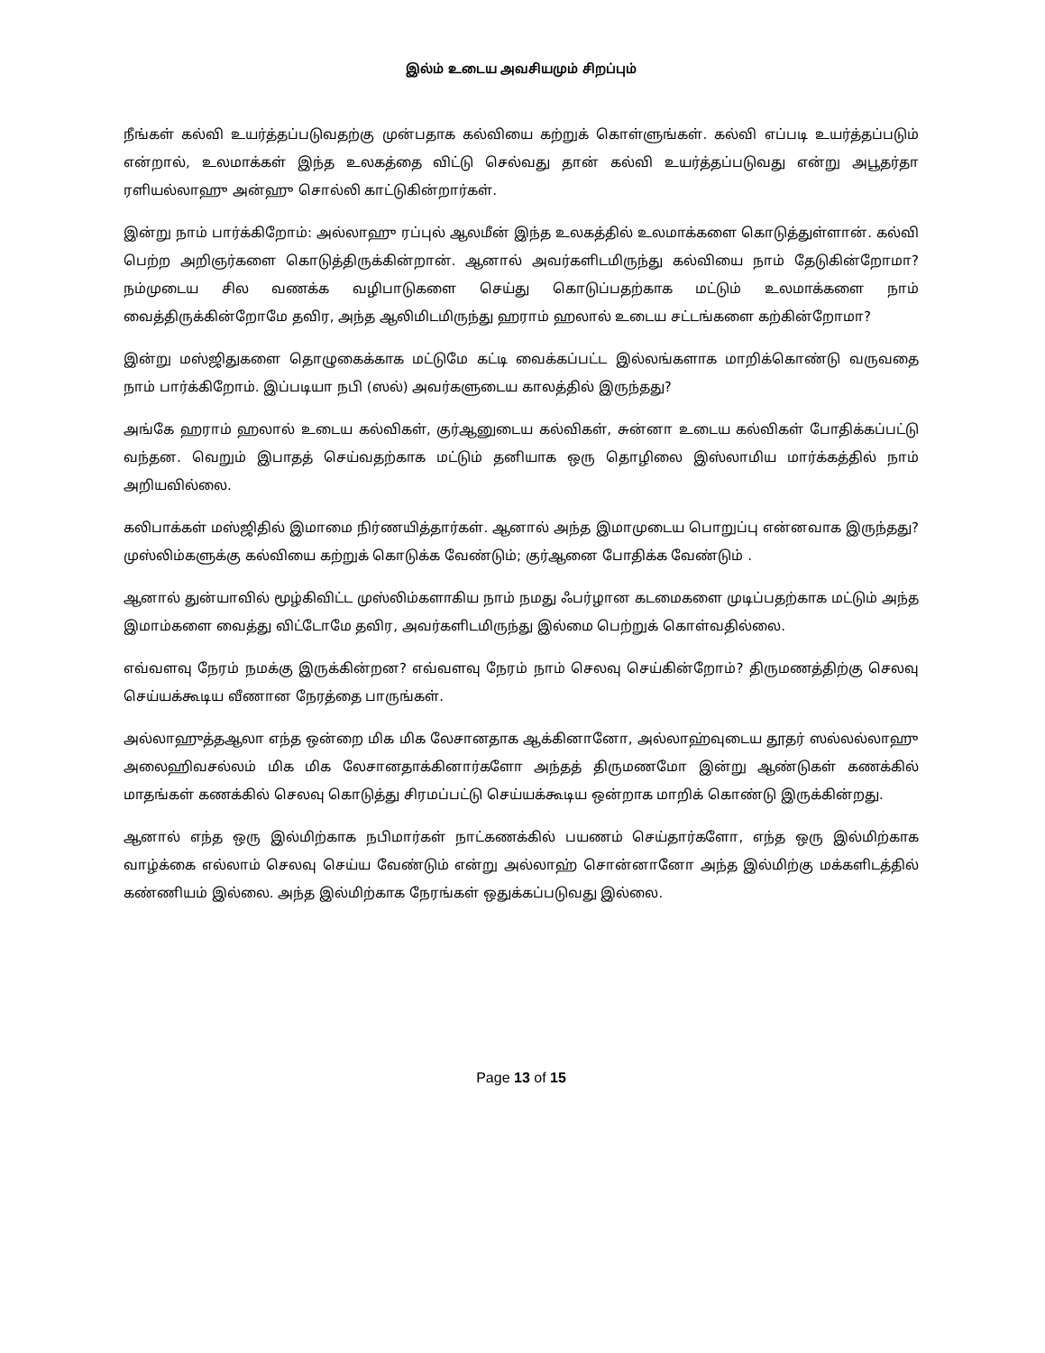இல்ம் உடைய அவசியமும் சிறப்பும்
நீங்கள் கல்வி உயர்த்தப்படுவதற்கு முன்பதாக கல்வியை கற்றுக் கொள்ளுங்கள். கல்வி எப்படி உயர்த்தப்படும் என்றால், உலமாக்கள் இந்த உலகத்தை விட்டு செல்வது தான் கல்வி உயர்த்தப்படுவது என்று அபூதர்தா ரளியல்லாஹு அன்ஹு சொல்லி காட்டுகின்றார்கள்.
இன்று நாம் பார்க்கிறோம்: அல்லாஹு ரப்புல் ஆலமீன் இந்த உலகத்தில் உலமாக்களை கொடுத்துள்ளான். கல்வி பெற்ற அறிஞர்களை கொடுத்திருக்கின்றான். ஆனால் அவர்களிடமிருந்து கல்வியை நாம் தேடுகின்றோமா? நம்முடைய சில வணக்க வழிபாடுகளை செய்து கொடுப்பதற்காக மட்டும் உலமாக்களை நாம் வைத்திருக்கின்றோமே தவிர, அந்த ஆலிமிடமிருந்து ஹராம் ஹலால் உடைய சட்டங்களை கற்கின்றோமா?
இன்று மஸ்ஜிதுகளை தொழுகைக்காக மட்டுமே கட்டி வைக்கப்பட்ட இல்லங்களாக மாறிக்கொண்டு வருவதை நாம் பார்க்கிறோம். இப்படியா நபி (ஸல்) அவர்களுடைய காலத்தில் இருந்தது?
அங்கே ஹராம் ஹலால் உடைய கல்விகள், குர்ஆனுடைய கல்விகள், சுன்னா உடைய கல்விகள் போதிக்கப்பட்டு வந்தன. வெறும் இபாதத் செய்வதற்காக மட்டும் தனியாக ஒரு தொழிலை இஸ்லாமிய மார்க்கத்தில் நாம் அறியவில்லை.
கலிபாக்கள் மஸ்ஜிதில் இமாமை நிர்ணயித்தார்கள். ஆனால் அந்த இமாமுடைய பொறுப்பு என்னவாக இருந்தது? முஸ்லிம்களுக்கு கல்வியை கற்றுக் கொடுக்க வேண்டும்; குர்ஆனை போதிக்க வேண்டும் .
ஆனால் துன்யாவில் மூழ்கிவிட்ட முஸ்லிம்களாகிய நாம் நமது ஃபர்ழான கடமைகளை முடிப்பதற்காக மட்டும் அந்த இமாம்களை வைத்து விட்டோமே தவிர, அவர்களிடமிருந்து இல்மை பெற்றுக் கொள்வதில்லை.
எவ்வளவு நேரம் நமக்கு இருக்கின்றன? எவ்வளவு நேரம் நாம் செலவு செய்கின்றோம்? திருமணத்திற்கு செலவு செய்யக்கூடிய வீணான நேரத்தை பாருங்கள்.
அல்லாஹுத்தஆலா எந்த ஒன்றை மிக மிக லேசானதாக ஆக்கினானோ, அல்லாஹ்வுடைய தூதர் ஸல்லல்லாஹு அலைஹிவசல்லம் மிக மிக லேசானதாக்கினார்களோ அந்தத் திருமணமோ இன்று ஆண்டுகள் கணக்கில் மாதங்கள் கணக்கில் செலவு கொடுத்து சிரமப்பட்டு செய்யக்கூடிய ஒன்றாக மாறிக் கொண்டு இருக்கின்றது.
ஆனால் எந்த ஒரு இல்மிற்காக நபிமார்கள் நாட்கணக்கில் பயணம் செய்தார்களோ, எந்த ஒரு இல்மிற்காக வாழ்க்கை எல்லாம் செலவு செய்ய வேண்டும் என்று அல்லாஹ் சொன்னானோ அந்த இல்மிற்கு மக்களிடத்தில் கண்ணியம் இல்லை. அந்த இல்மிற்காக நேரங்கள் ஒதுக்கப்படுவது இல்லை.
Page 13 of 15